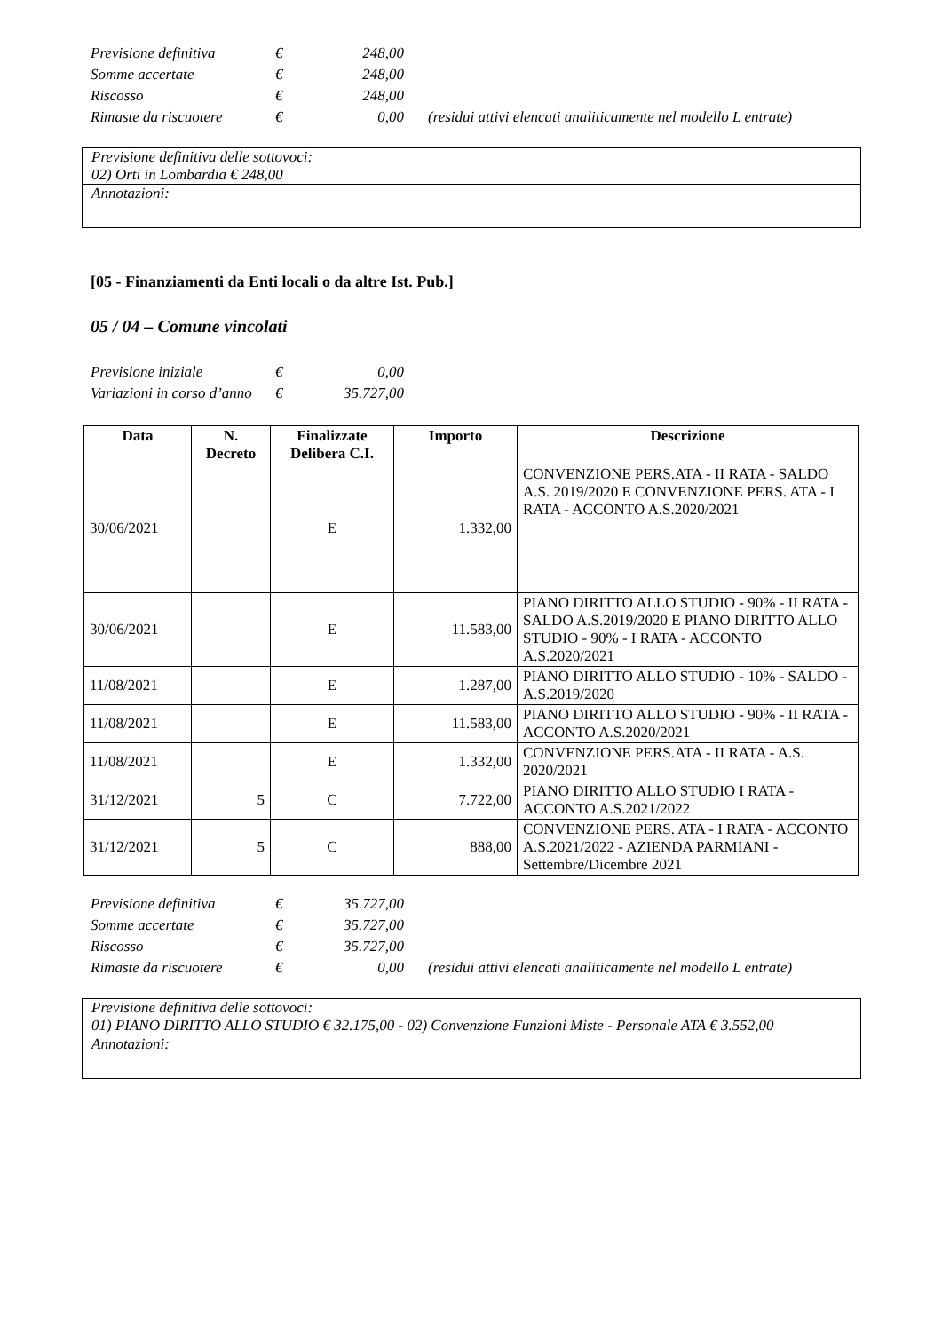| Previsione definitiva | € | 248,00 | |
| Somme accertate | € | 248,00 | |
| Riscosso | € | 248,00 | |
| Rimaste da riscuotere | € | 0,00 | (residui attivi elencati analiticamente nel modello L entrate) |
Previsione definitiva delle sottovoci:
02) Orti in Lombardia € 248,00
Annotazioni:
[05 - Finanziamenti da Enti locali o da altre Ist. Pub.]
05 / 04 – Comune vincolati
| Previsione iniziale | € | 0,00 |
| Variazioni in corso d’anno | € | 35.727,00 |
| Data | N. Decreto | Finalizzate Delibera C.I. | Importo | Descrizione |
| --- | --- | --- | --- | --- |
| 30/06/2021 | | E | 1.332,00 | CONVENZIONE PERS.ATA - II RATA - SALDO A.S. 2019/2020 E CONVENZIONE PERS. ATA - I RATA - ACCONTO A.S.2020/2021 |
| 30/06/2021 | | E | 11.583,00 | PIANO DIRITTO ALLO STUDIO - 90% - II RATA - SALDO A.S.2019/2020 E PIANO DIRITTO ALLO STUDIO - 90% - I RATA - ACCONTO A.S.2020/2021 |
| 11/08/2021 | | E | 1.287,00 | PIANO DIRITTO ALLO STUDIO - 10% - SALDO - A.S.2019/2020 |
| 11/08/2021 | | E | 11.583,00 | PIANO DIRITTO ALLO STUDIO - 90% - II RATA - ACCONTO A.S.2020/2021 |
| 11/08/2021 | | E | 1.332,00 | CONVENZIONE PERS.ATA - II RATA - A.S. 2020/2021 |
| 31/12/2021 | 5 | C | 7.722,00 | PIANO DIRITTO ALLO STUDIO I RATA - ACCONTO A.S.2021/2022 |
| 31/12/2021 | 5 | C | 888,00 | CONVENZIONE PERS. ATA - I RATA - ACCONTO A.S.2021/2022 - AZIENDA PARMIANI - Settembre/Dicembre 2021 |
| Previsione definitiva | € | 35.727,00 | |
| Somme accertate | € | 35.727,00 | |
| Riscosso | € | 35.727,00 | |
| Rimaste da riscuotere | € | 0,00 | (residui attivi elencati analiticamente nel modello L entrate) |
Previsione definitiva delle sottovoci:
01) PIANO DIRITTO ALLO STUDIO € 32.175,00 - 02) Convenzione Funzioni Miste - Personale ATA € 3.552,00
Annotazioni: